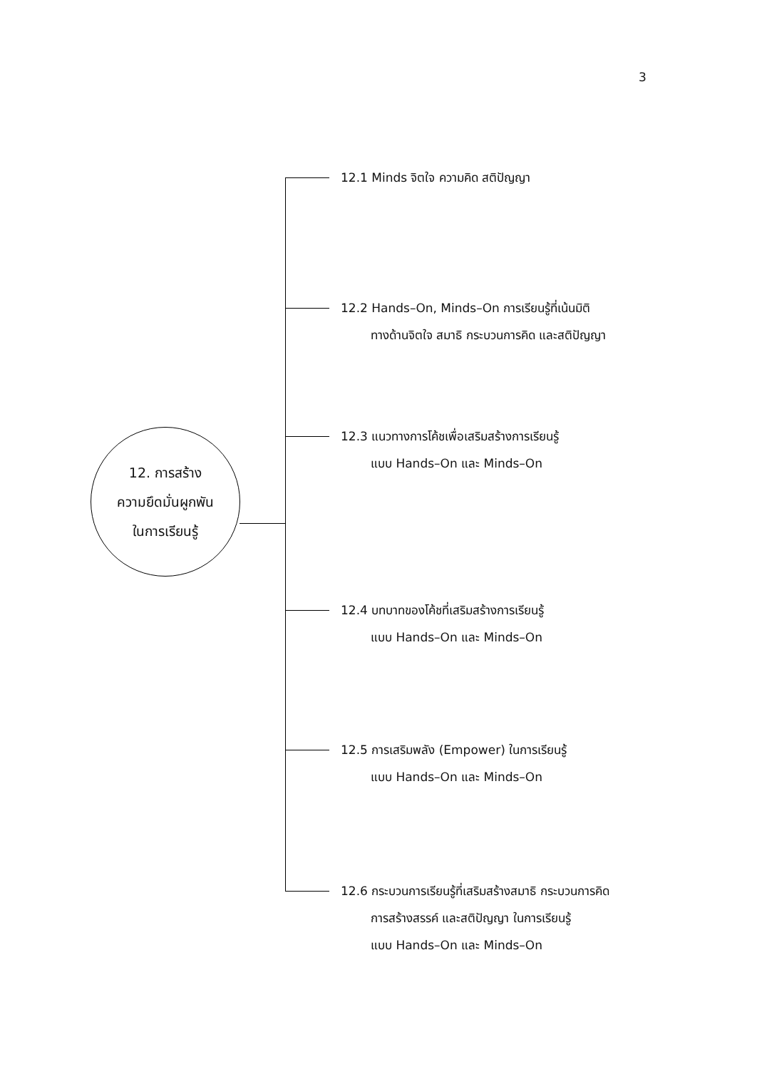3
12. การสร้าง
ความยึดมั่นผูกพัน
ในการเรียนรู้
12.1 Minds จิตใจ ความคิด สติปัญญา
12.2 Hands–On, Minds–On การเรียนรู้ที่เน้นมิติ
ทางด้านจิตใจ สมาธิ กระบวนการคิด และสติปัญญา
12.3 แนวทางการโค้ชเพื่อเสริมสร้างการเรียนรู้
แบบ Hands–On และ Minds–On
12.4 บทบาทของโค้ชที่เสริมสร้างการเรียนรู้
แบบ Hands–On และ Minds–On
12.5 การเสริมพลัง (Empower) ในการเรียนรู้
แบบ Hands–On และ Minds–On
12.6 กระบวนการเรียนรู้ที่เสริมสร้างสมาธิ กระบวนการคิด
การสร้างสรรค์ และสติปัญญา ในการเรียนรู้
แบบ Hands–On และ Minds–On